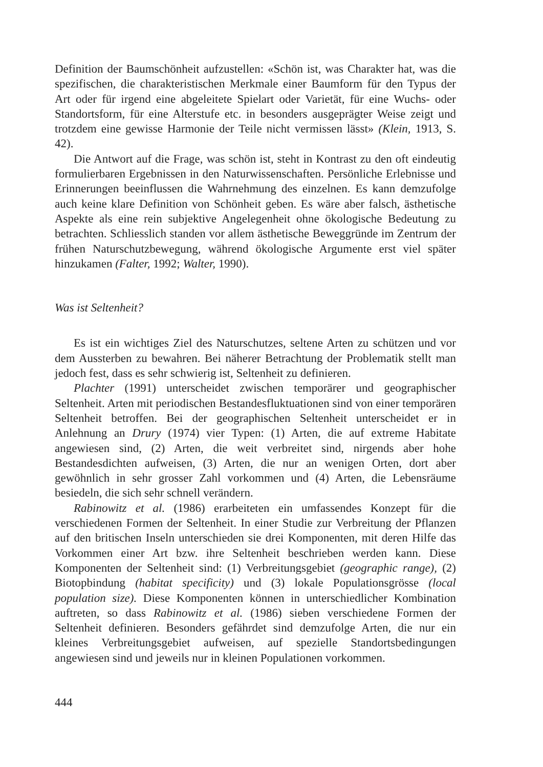Definition der Baumschönheit aufzustellen: «Schön ist, was Charakter hat, was die spezifischen, die charakteristischen Merkmale einer Baumform für den Typus der Art oder für irgend eine abgeleitete Spielart oder Varietät, für eine Wuchs- oder Standortsform, für eine Alterstufe etc. in besonders ausgeprägter Weise zeigt und trotzdem eine gewisse Harmonie der Teile nicht vermissen lässt» (Klein, 1913, S. 42).
Die Antwort auf die Frage, was schön ist, steht in Kontrast zu den oft eindeutig formulierbaren Ergebnissen in den Naturwissenschaften. Persönliche Erlebnisse und Erinnerungen beeinflussen die Wahrnehmung des einzelnen. Es kann demzufolge auch keine klare Definition von Schönheit geben. Es wäre aber falsch, ästhetische Aspekte als eine rein subjektive Angelegenheit ohne ökologische Bedeutung zu betrachten. Schliesslich standen vor allem ästhetische Beweggründe im Zentrum der frühen Naturschutzbewegung, während ökologische Argumente erst viel später hinzukamen (Falter, 1992; Walter, 1990).
Was ist Seltenheit?
Es ist ein wichtiges Ziel des Naturschutzes, seltene Arten zu schützen und vor dem Aussterben zu bewahren. Bei näherer Betrachtung der Problematik stellt man jedoch fest, dass es sehr schwierig ist, Seltenheit zu definieren.
Plachter (1991) unterscheidet zwischen temporärer und geographischer Seltenheit. Arten mit periodischen Bestandesfluktuationen sind von einer temporären Seltenheit betroffen. Bei der geographischen Seltenheit unterscheidet er in Anlehnung an Drury (1974) vier Typen: (1) Arten, die auf extreme Habitate angewiesen sind, (2) Arten, die weit verbreitet sind, nirgends aber hohe Bestandesdichten aufweisen, (3) Arten, die nur an wenigen Orten, dort aber gewöhnlich in sehr grosser Zahl vorkommen und (4) Arten, die Lebensräume besiedeln, die sich sehr schnell verändern.
Rabinowitz et al. (1986) erarbeiteten ein umfassendes Konzept für die verschiedenen Formen der Seltenheit. In einer Studie zur Verbreitung der Pflanzen auf den britischen Inseln unterschieden sie drei Komponenten, mit deren Hilfe das Vorkommen einer Art bzw. ihre Seltenheit beschrieben werden kann. Diese Komponenten der Seltenheit sind: (1) Verbreitungsgebiet (geographic range), (2) Biotopbindung (habitat specificity) und (3) lokale Populationsgrösse (local population size). Diese Komponenten können in unterschiedlicher Kombination auftreten, so dass Rabinowitz et al. (1986) sieben verschiedene Formen der Seltenheit definieren. Besonders gefährdet sind demzufolge Arten, die nur ein kleines Verbreitungsgebiet aufweisen, auf spezielle Standortsbedingungen angewiesen sind und jeweils nur in kleinen Populationen vorkommen.
444